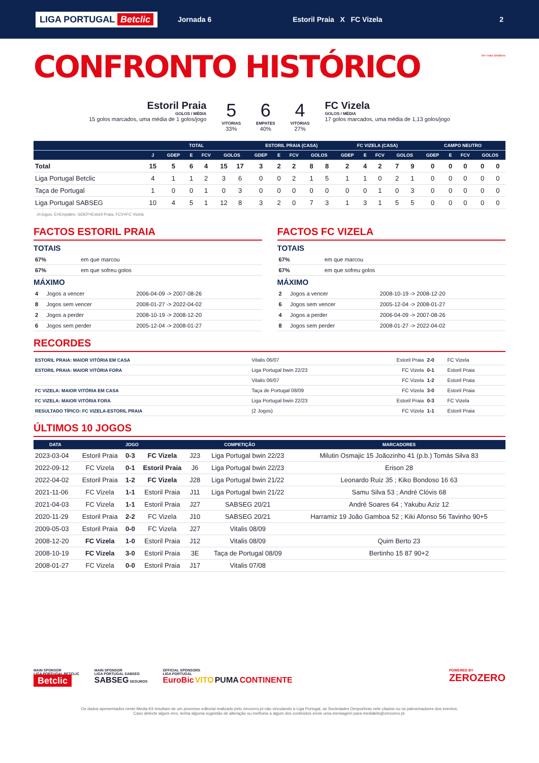LIGA PORTUGAL Betclic
Jornada 6 Estoril Praia X FC Vizela 2
CONFRONTO HISTÓRICO
Ver mais detalhes
Estoril Praia
GOLOS / MÉDIA
15 golos marcados, uma média de 1 golos/jogo
5
VITÓRIAS
33%
6
EMPATES
40%
4
VITÓRIAS
27%
FC Vizela
GOLOS / MÉDIA
17 golos marcados, uma média de 1,13 golos/jogo
| | TOTAL | | | | | | ESTORIL PRAIA (CASA) | | | | | FC VIZELA (CASA) | | | | | CAMPO NEUTRO | | | | |
| --- | --- | --- | --- | --- | --- | --- | --- | --- | --- | --- | --- | --- | --- | --- | --- | --- | --- | --- | --- | --- | --- |
| | J | GDEP | E | FCV | GOLOS | | GDEP | E | FCV | GOLOS | | GDEP | E | FCV | GOLOS | | GDEP | E | FCV | GOLOS | |
| Total | 15 | 5 | 6 | 4 | 15 | 17 | 3 | 2 | 2 | 8 | 8 | 2 | 4 | 2 | 7 | 9 | 0 | 0 | 0 | 0 | 0 |
| Liga Portugal Betclic | 4 | 1 | 1 | 2 | 3 | 6 | 0 | 0 | 2 | 1 | 5 | 1 | 1 | 0 | 2 | 1 | 0 | 0 | 0 | 0 | 0 |
| Taça de Portugal | 1 | 0 | 0 | 1 | 0 | 3 | 0 | 0 | 0 | 0 | 0 | 0 | 0 | 1 | 0 | 3 | 0 | 0 | 0 | 0 | 0 |
| Liga Portugal SABSEG | 10 | 4 | 5 | 1 | 12 | 8 | 3 | 2 | 0 | 7 | 3 | 1 | 3 | 1 | 5 | 5 | 0 | 0 | 0 | 0 | 0 |
J=Jogos, E=Empates, GDEP=Estoril Praia, FCV=FC Vizela
FACTOS ESTORIL PRAIA
TOTAIS
| 67% | em que marcou | |
| 67% | em que sofreu golos | |
MÁXIMO
| 4 | Jogos a vencer | 2006-04-09 -> 2007-08-26 |
| 8 | Jogos sem vencer | 2008-01-27 -> 2022-04-02 |
| 2 | Jogos a perder | 2008-10-19 -> 2008-12-20 |
| 6 | Jogos sem perder | 2005-12-04 -> 2008-01-27 |
FACTOS FC VIZELA
TOTAIS
| 67% | em que marcou | |
| 67% | em que sofreu golos | |
MÁXIMO
| 2 | Jogos a vencer | 2008-10-19 -> 2008-12-20 |
| 6 | Jogos sem vencer | 2005-12-04 -> 2008-01-27 |
| 4 | Jogos a perder | 2006-04-09 -> 2007-08-26 |
| 8 | Jogos sem perder | 2008-01-27 -> 2022-04-02 |
RECORDES
| ESTORIL PRAIA: MAIOR VITÓRIA EM CASA | Vitalis 06/07 | Estoril Praia | 2-0 | FC Vizela |
| ESTORIL PRAIA: MAIOR VITÓRIA FORA | Liga Portugal bwin 22/23 | FC Vizela | 0-1 | Estoril Praia |
| | Vitalis 06/07 | FC Vizela | 1-2 | Estoril Praia |
| FC VIZELA: MAIOR VITÓRIA EM CASA | Taça de Portugal 08/09 | FC Vizela | 3-0 | Estoril Praia |
| FC VIZELA: MAIOR VITÓRIA FORA | Liga Portugal bwin 22/23 | Estoril Praia | 0-3 | FC Vizela |
| RESULTADO TÍPICO: FC VIZELA-ESTORIL PRAIA | (2 Jogos) | FC Vizela | 1-1 | Estoril Praia |
ÚLTIMOS 10 JOGOS
| DATA | JOGO | | | COMPETIÇÃO | | MARCADORES |
| --- | --- | --- | --- | --- | --- | --- |
| 2023-03-04 | Estoril Praia | 0-3 | FC Vizela | J23 | Liga Portugal bwin 22/23 | Milutin Osmajic 15 Joãozinho 41 (p.b.) Tomás Silva 83 |
| 2022-09-12 | FC Vizela | 0-1 | Estoril Praia | J6 | Liga Portugal bwin 22/23 | Erison 28 |
| 2022-04-02 | Estoril Praia | 1-2 | FC Vizela | J28 | Liga Portugal bwin 21/22 | Leonardo Ruiz 35 ; Kiko Bondoso 16 63 |
| 2021-11-06 | FC Vizela | 1-1 | Estoril Praia | J11 | Liga Portugal bwin 21/22 | Samu Silva 53 ; André Clóvis 68 |
| 2021-04-03 | FC Vizela | 1-1 | Estoril Praia | J27 | SABSEG 20/21 | André Soares 64 ; Yakubu Aziz 12 |
| 2020-11-29 | Estoril Praia | 2-2 | FC Vizela | J10 | SABSEG 20/21 | Harramiz 19 João Gamboa 52 ; Kiki Afonso 56 Tavinho 90+5 |
| 2009-05-03 | Estoril Praia | 0-0 | FC Vizela | J27 | Vitalis 08/09 | |
| 2008-12-20 | FC Vizela | 1-0 | Estoril Praia | J12 | Vitalis 08/09 | Quim Berto 23 |
| 2008-10-19 | FC Vizela | 3-0 | Estoril Praia | 3E | Taça de Portugal 08/09 | Bertinho 15 87 90+2 |
| 2008-01-27 | FC Vizela | 0-0 | Estoril Praia | J17 | Vitalis 07/08 | |
MAIN SPONSOR
LIGA PORTUGAL BETCLIC
Betclic
MAIN SPONSOR
LIGA PORTUGAL SABSEG
SABSEG SEGUROS
OFFICIAL SPONSORS
LIGA PORTUGAL
EuroBic VITO PUMA CONTINENTE
POWERED BY
ZEROZERO
Os dados apresentados neste Media Kit resultam de um processo editorial realizado pelo zerozero.pt não vinculando a Liga Portugal, as Sociedades Desportivas nele citados ou os patrocinadores dos eventos.
Caso detecte algum erro, tenha alguma sugestão de alteração ou melhoria a algum dos conteúdos envie uma mensagem para mediakits@zerozero.pt.